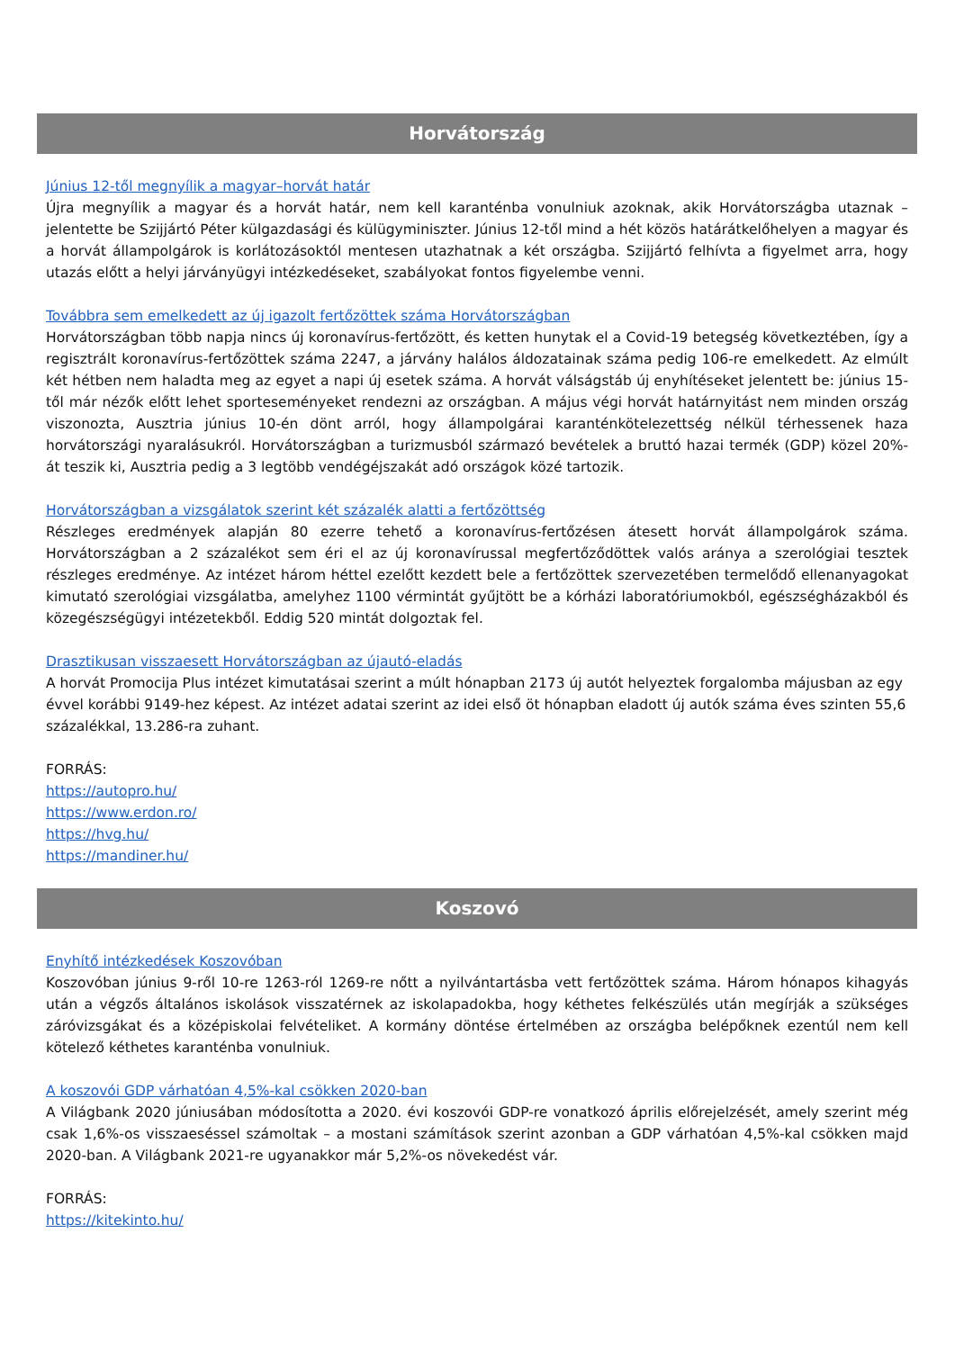Horvátország
Június 12-től megnyílik a magyar–horvát határ
Újra megnyílik a magyar és a horvát határ, nem kell karanténba vonulniuk azoknak, akik Horvátországba utaznak – jelentette be Szijjártó Péter külgazdasági és külügyminiszter. Június 12-től mind a hét közös határátkelőhelyen a magyar és a horvát állampolgárok is korlátozásoktól mentesen utazhatnak a két országba. Szijjártó felhívta a figyelmet arra, hogy utazás előtt a helyi járványügyi intézkedéseket, szabályokat fontos figyelembe venni.
Továbbra sem emelkedett az új igazolt fertőzöttek száma Horvátországban
Horvátországban több napja nincs új koronavírus-fertőzött, és ketten hunytak el a Covid-19 betegség következtében, így a regisztrált koronavírus-fertőzöttek száma 2247, a járvány halálos áldozatainak száma pedig 106-re emelkedett. Az elmúlt két hétben nem haladta meg az egyet a napi új esetek száma. A horvát válságstáb új enyhítéseket jelentett be: június 15-től már nézők előtt lehet sporteseményeket rendezni az országban. A május végi horvát határnyitást nem minden ország viszonozta, Ausztria június 10-én dönt arról, hogy állampolgárai karanténkötelezettség nélkül térhessenek haza horvátországi nyaralásukról. Horvátországban a turizmusból származó bevételek a bruttó hazai termék (GDP) közel 20%-át teszik ki, Ausztria pedig a 3 legtöbb vendégéjszakát adó országok közé tartozik.
Horvátországban a vizsgálatok szerint két százalék alatti a fertőzöttség
Részleges eredmények alapján 80 ezerre tehető a koronavírus-fertőzésen átesett horvát állampolgárok száma. Horvátországban a 2 százalékot sem éri el az új koronavírussal megfertőződöttek valós aránya a szerológiai tesztek részleges eredménye. Az intézet három héttel ezelőtt kezdett bele a fertőzöttek szervezetében termelődő ellenanyagokat kimutató szerológiai vizsgálatba, amelyhez 1100 vérmintát gyűjtött be a kórházi laboratóriumokból, egészségházakból és közegészségügyi intézetekből. Eddig 520 mintát dolgoztak fel.
Drasztikusan visszaesett Horvátországban az újautó-eladás
A horvát Promocija Plus intézet kimutatásai szerint a múlt hónapban 2173 új autót helyeztek forgalomba májusban az egy évvel korábbi 9149-hez képest. Az intézet adatai szerint az idei első öt hónapban eladott új autók száma éves szinten 55,6 százalékkal, 13.286-ra zuhant.
FORRÁS:
https://autopro.hu/
https://www.erdon.ro/
https://hvg.hu/
https://mandiner.hu/
Koszovó
Enyhítő intézkedések Koszovóban
Koszovóban június 9-ről 10-re 1263-ról 1269-re nőtt a nyilvántartásba vett fertőzöttek száma. Három hónapos kihagyás után a végzős általános iskolások visszatérnek az iskolapadokba, hogy kéthetes felkészülés után megírják a szükséges záróvizsgákat és a középiskolai felvételiket. A kormány döntése értelmében az országba belépőknek ezentúl nem kell kötelező kéthetes karanténba vonulniuk.
A koszovói GDP várhatóan 4,5%-kal csökken 2020-ban
A Világbank 2020 júniusában módosította a 2020. évi koszovói GDP-re vonatkozó április előrejelzését, amely szerint még csak 1,6%-os visszaeséssel számoltak – a mostani számítások szerint azonban a GDP várhatóan 4,5%-kal csökken majd 2020-ban. A Világbank 2021-re ugyanakkor már 5,2%-os növekedést vár.
FORRÁS:
https://kitekinto.hu/